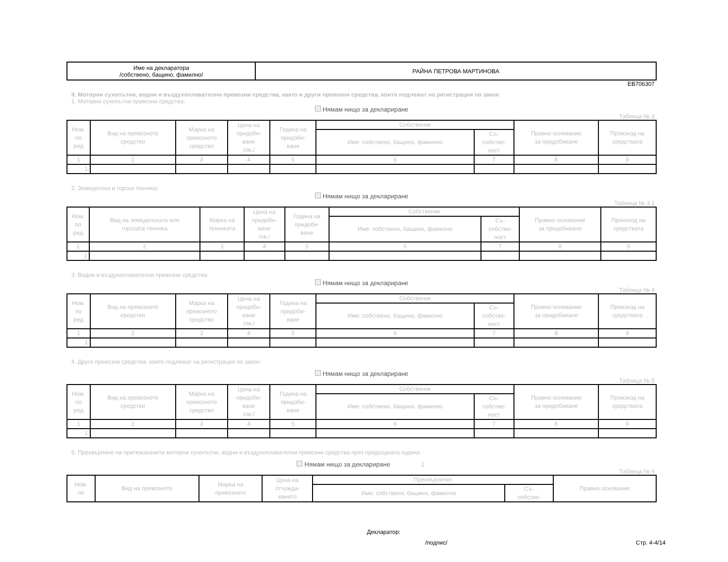| Име на декларатора /собствено, бащино, фамилно/ | РАЙНА ПЕТРОВА МАРТИНОВА |
EB706307
II. Моторни сухопътни, водни и въздухоплавателни превозни средства, както и други превозни средства, които подлежат на регистрация по закон
1. Моторни сухопътни превозни средства:
Нямам нищо за деклариране
Таблица № 3
| Ном. по ред | Вид на превозното средство | Марка на превозното средство | Цена на придоби- ване /лв./ | Година на придоби- ване | Собственик | | Правно основание за придобиване | Произход на средствата |
| --- | --- | --- | --- | --- | --- | --- | --- | --- |
| | | | | | Име: собствено, бащино, фамилно | Съ- собстве- ност | | |
| 1 | 2 | 3 | 4 | 5 | 6 | 7 | 8 | 9 |
| 1. | | | | | | | | |
2. Земеделска и горска техника:
Нямам нищо за деклариране
Таблица № 3.1
| Ном. по ред | Вид на земеделската или горската техника | Марка на техниката | Цена на придоби- ване /лв./ | Година на придоби- ване | Собственик | | Правно основание за придобиване | Произход на средствата |
| --- | --- | --- | --- | --- | --- | --- | --- | --- |
| | | | | | Име: собствено, бащино, фамилно | Съ- собстве- ност | | |
| 1 | 2 | 3 | 4 | 5 | 6 | 7 | 8 | 9 |
| 1. | | | | | | | | |
3. Водни и въздухоплавателни превозни средства:
Нямам нищо за деклариране
Таблица № 4
| Ном. по ред | Вид на превозното средство | Марка на превозното средство | Цена на придоби- ване /лв./ | Година на придоби- ване | Собственик | | Правно основание за придобиване | Произход на средствата |
| --- | --- | --- | --- | --- | --- | --- | --- | --- |
| | | | | | Име: собствено, бащино, фамилно | Съ- собстве- ност | | |
| 1 | 2 | 3 | 4 | 5 | 6 | 7 | 8 | 9 |
| 1. | | | | | | | | |
4. Други превозни средства, които подлежат на регистрация по закон:
Нямам нищо за деклариране
Таблица № 5
| Ном. по ред | Вид на превозното средство | Марка на превозното средство | Цена на придоби- ване /лв./ | Година на придоби- ване | Собственик | | Правно основание за придобиване | Произход на средствата |
| --- | --- | --- | --- | --- | --- | --- | --- | --- |
| | | | | | Име: собствено, бащино, фамилно | Съ- собстве- ност | | |
| 1 | 2 | 3 | 4 | 5 | 6 | 7 | 8 | 9 |
| 1. | | | | | | | | |
5. Прехвърляне на притежаваните моторни сухопътни, водни и въздухоплавателни превозни средства през предходната година:
Нямам нищо за деклариране 1
Таблица № 6
| Ном. по | Вид на превозното | Марка на превозното | Цена на отчужда- ването | Прехвърлител | | Правно основание |
| --- | --- | --- | --- | --- | --- | --- |
| | | | | Име: собствено, бащино, фамилно | Съ- собстве- | |
Декларатор:
/подпис/ Стр. 4-4/14